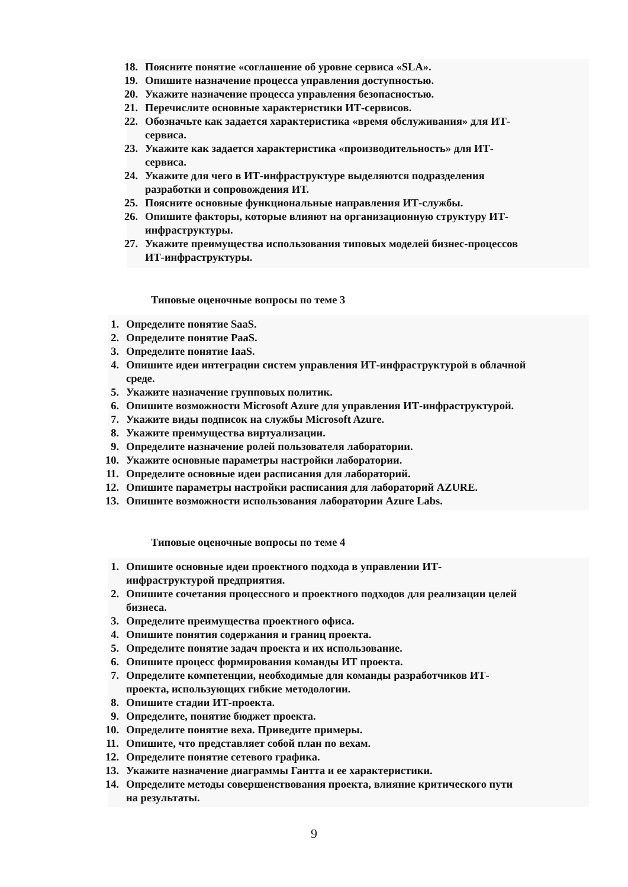18. Поясните понятие «соглашение об уровне сервиса «SLA».
19. Опишите назначение процесса управления доступностью.
20. Укажите назначение процесса управления безопасностью.
21. Перечислите основные характеристики ИТ-сервисов.
22. Обозначьте как задается характеристика «время обслуживания» для ИТ-
сервиса.
23. Укажите как задается характеристика «производительность» для ИТ-
сервиса.
24. Укажите для чего в ИТ-инфраструктуре выделяются подразделения
разработки и сопровождения ИТ.
25. Поясните основные функциональные направления ИТ-службы.
26. Опишите факторы, которые влияют на организационную структуру ИТ-
инфраструктуры.
27. Укажите преимущества использования типовых моделей бизнес-процессов
ИТ-инфраструктуры.
Типовые оценочные вопросы по теме 3
1. Определите понятие SaaS.
2. Определите понятие PaaS.
3. Определите понятие IaaS.
4. Опишите идеи интеграции систем управления ИТ-инфраструктурой в облачной
среде.
5. Укажите назначение групповых политик.
6. Опишите возможности Microsoft Azure для управления ИТ-инфраструктурой.
7. Укажите виды подписок на службы Microsoft Azure.
8. Укажите преимущества виртуализации.
9. Определите назначение ролей пользователя лаборатории.
10. Укажите основные параметры настройки лаборатории.
11. Определите основные идеи расписания для лабораторий.
12. Опишите параметры настройки расписания для лабораторий AZURE.
13. Опишите возможности использования лаборатории Azure Labs.
Типовые оценочные вопросы по теме 4
1. Опишите основные идеи проектного подхода в управлении ИТ-
инфраструктурой предприятия.
2. Опишите сочетания процессного и проектного подходов для реализации целей
бизнеса.
3. Определите преимущества проектного офиса.
4. Опишите понятия содержания и границ проекта.
5. Определите понятие задач проекта и их использование.
6. Опишите процесс формирования команды ИТ проекта.
7. Определите компетенции, необходимые для команды разработчиков ИТ-
проекта, использующих гибкие методологии.
8. Опишите стадии ИТ-проекта.
9. Определите, понятие бюджет проекта.
10. Определите понятие веха. Приведите примеры.
11. Опишите, что представляет собой план по вехам.
12. Определите понятие сетевого графика.
13. Укажите назначение диаграммы Гантта и ее характеристики.
14. Определите методы совершенствования проекта, влияние критического пути
на результаты.
9